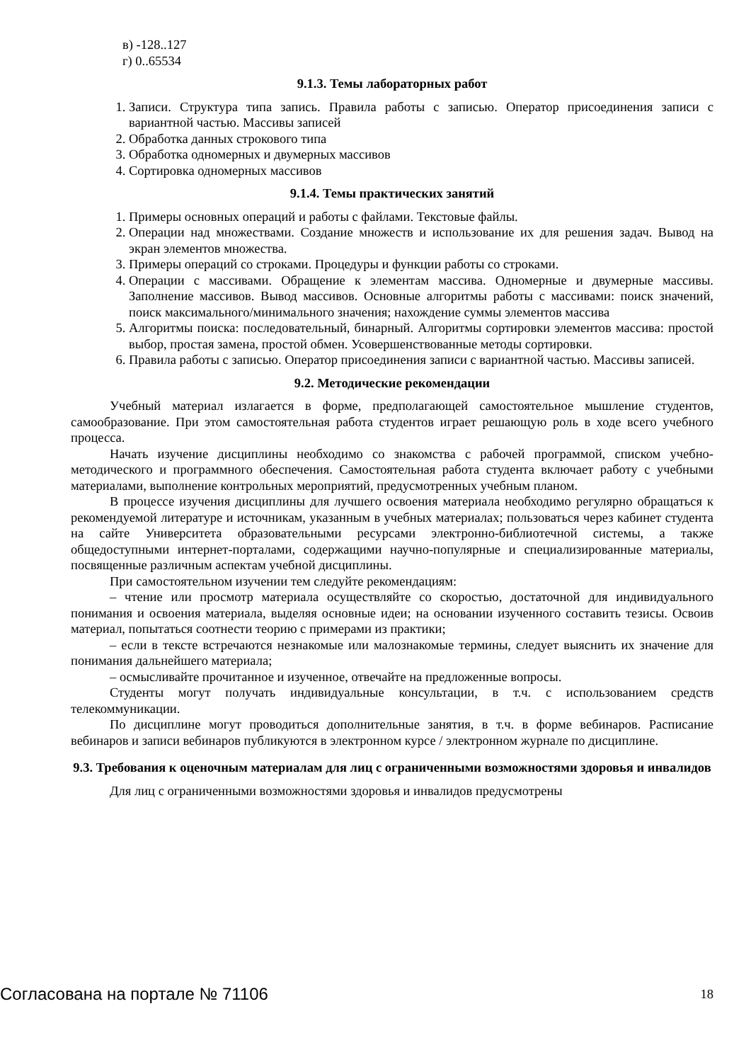в) -128..127
г) 0..65534
9.1.3. Темы лабораторных работ
1. Записи. Структура типа запись. Правила работы с записью. Оператор присоединения записи с вариантной частью. Массивы записей
2. Обработка данных строкового типа
3. Обработка одномерных и двумерных массивов
4. Сортировка одномерных массивов
9.1.4. Темы практических занятий
1. Примеры основных операций и работы с файлами. Текстовые файлы.
2. Операции над множествами. Создание множеств и использование их для решения задач. Вывод на экран элементов множества.
3. Примеры операций со строками. Процедуры и функции работы со строками.
4. Операции с массивами. Обращение к элементам массива. Одномерные и двумерные массивы. Заполнение массивов. Вывод массивов. Основные алгоритмы работы с массивами: поиск значений, поиск максимального/минимального значения; нахождение суммы элементов массива
5. Алгоритмы поиска: последовательный, бинарный. Алгоритмы сортировки элементов массива: простой выбор, простая замена, простой обмен. Усовершенствованные методы сортировки.
6. Правила работы с записью. Оператор присоединения записи с вариантной частью. Массивы записей.
9.2. Методические рекомендации
Учебный материал излагается в форме, предполагающей самостоятельное мышление студентов, самообразование. При этом самостоятельная работа студентов играет решающую роль в ходе всего учебного процесса.
Начать изучение дисциплины необходимо со знакомства с рабочей программой, списком учебно-методического и программного обеспечения. Самостоятельная работа студента включает работу с учебными материалами, выполнение контрольных мероприятий, предусмотренных учебным планом.
В процессе изучения дисциплины для лучшего освоения материала необходимо регулярно обращаться к рекомендуемой литературе и источникам, указанным в учебных материалах; пользоваться через кабинет студента на сайте Университета образовательными ресурсами электронно-библиотечной системы, а также общедоступными интернет-порталами, содержащими научно-популярные и специализированные материалы, посвященные различным аспектам учебной дисциплины.
При самостоятельном изучении тем следуйте рекомендациям:
– чтение или просмотр материала осуществляйте со скоростью, достаточной для индивидуального понимания и освоения материала, выделяя основные идеи; на основании изученного составить тезисы. Освоив материал, попытаться соотнести теорию с примерами из практики;
– если в тексте встречаются незнакомые или малознакомые термины, следует выяснить их значение для понимания дальнейшего материала;
– осмысливайте прочитанное и изученное, отвечайте на предложенные вопросы.
Студенты могут получать индивидуальные консультации, в т.ч. с использованием средств телекоммуникации.
По дисциплине могут проводиться дополнительные занятия, в т.ч. в форме вебинаров. Расписание вебинаров и записи вебинаров публикуются в электронном курсе / электронном журнале по дисциплине.
9.3. Требования к оценочным материалам для лиц с ограниченными возможностями здоровья и инвалидов
Для лиц с ограниченными возможностями здоровья и инвалидов предусмотрены
Согласована на портале № 71106 18